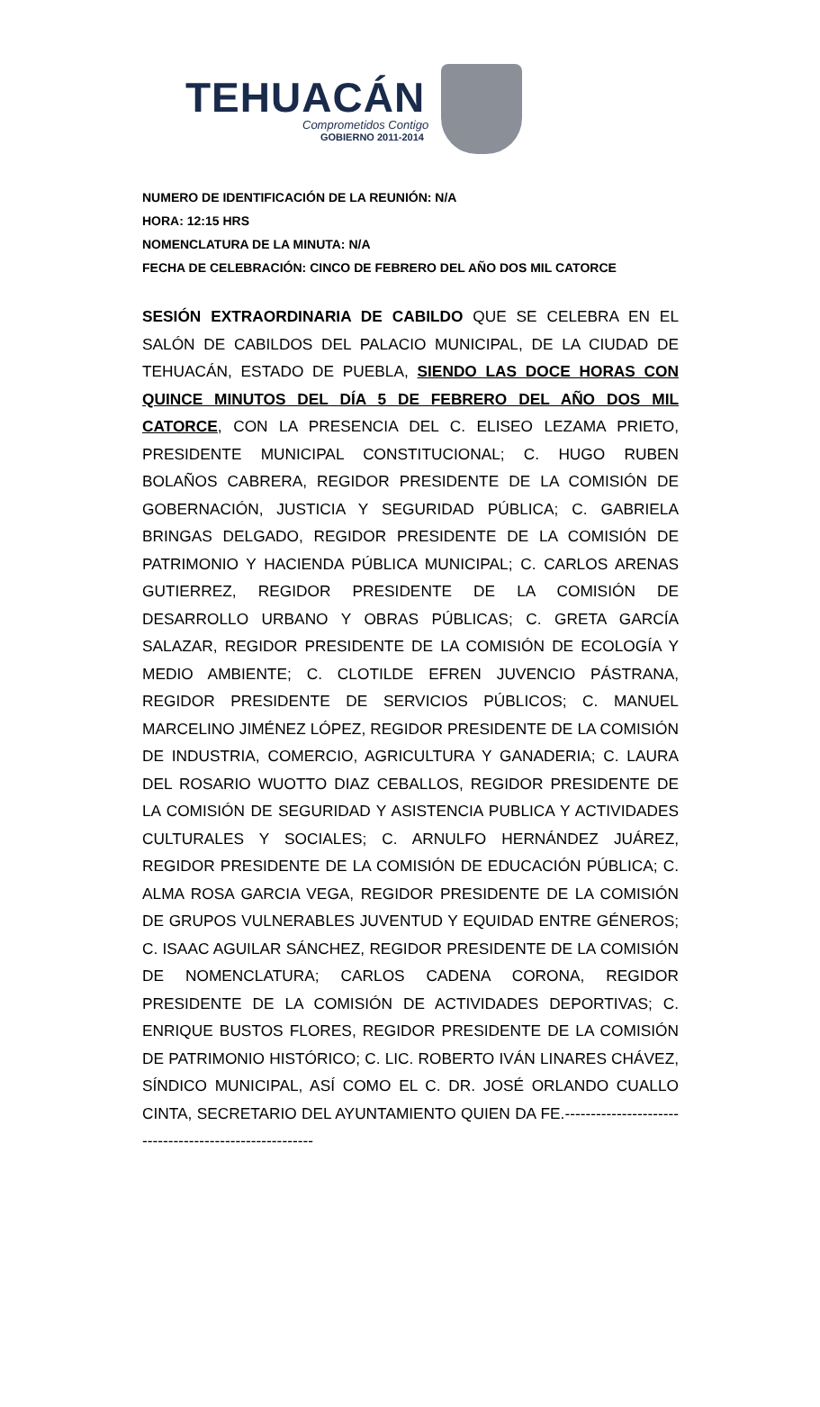TEHUACÁN
Comprometidos Contigo
GOBIERNO 2011-2014
NUMERO DE IDENTIFICACIÓN DE LA REUNIÓN: N/A
HORA: 12:15 HRS
NOMENCLATURA DE LA MINUTA: N/A
FECHA DE CELEBRACIÓN: CINCO DE FEBRERO DEL AÑO DOS MIL CATORCE
SESIÓN EXTRAORDINARIA DE CABILDO QUE SE CELEBRA EN EL SALÓN DE CABILDOS DEL PALACIO MUNICIPAL, DE LA CIUDAD DE TEHUACÁN, ESTADO DE PUEBLA, SIENDO LAS DOCE HORAS CON QUINCE MINUTOS DEL DÍA 5 DE FEBRERO DEL AÑO DOS MIL CATORCE, CON LA PRESENCIA DEL C. ELISEO LEZAMA PRIETO, PRESIDENTE MUNICIPAL CONSTITUCIONAL; C. HUGO RUBEN BOLAÑOS CABRERA, REGIDOR PRESIDENTE DE LA COMISIÓN DE GOBERNACIÓN, JUSTICIA Y SEGURIDAD PÚBLICA; C. GABRIELA BRINGAS DELGADO, REGIDOR PRESIDENTE DE LA COMISIÓN DE PATRIMONIO Y HACIENDA PÚBLICA MUNICIPAL; C. CARLOS ARENAS GUTIERREZ, REGIDOR PRESIDENTE DE LA COMISIÓN DE DESARROLLO URBANO Y OBRAS PÚBLICAS; C. GRETA GARCÍA SALAZAR, REGIDOR PRESIDENTE DE LA COMISIÓN DE ECOLOGÍA Y MEDIO AMBIENTE; C. CLOTILDE EFREN JUVENCIO PÁSTRANA, REGIDOR PRESIDENTE DE SERVICIOS PÚBLICOS; C. MANUEL MARCELINO JIMÉNEZ LÓPEZ, REGIDOR PRESIDENTE DE LA COMISIÓN DE INDUSTRIA, COMERCIO, AGRICULTURA Y GANADERIA; C. LAURA DEL ROSARIO WUOTTO DIAZ CEBALLOS, REGIDOR PRESIDENTE DE LA COMISIÓN DE SEGURIDAD Y ASISTENCIA PUBLICA Y ACTIVIDADES CULTURALES Y SOCIALES; C. ARNULFO HERNÁNDEZ JUÁREZ, REGIDOR PRESIDENTE DE LA COMISIÓN DE EDUCACIÓN PÚBLICA; C. ALMA ROSA GARCIA VEGA, REGIDOR PRESIDENTE DE LA COMISIÓN DE GRUPOS VULNERABLES JUVENTUD Y EQUIDAD ENTRE GÉNEROS; C. ISAAC AGUILAR SÁNCHEZ, REGIDOR PRESIDENTE DE LA COMISIÓN DE NOMENCLATURA; CARLOS CADENA CORONA, REGIDOR PRESIDENTE DE LA COMISIÓN DE ACTIVIDADES DEPORTIVAS; C. ENRIQUE BUSTOS FLORES, REGIDOR PRESIDENTE DE LA COMISIÓN DE PATRIMONIO HISTÓRICO; C. LIC. ROBERTO IVÁN LINARES CHÁVEZ, SÍNDICO MUNICIPAL, ASÍ COMO EL C. DR. JOSÉ ORLANDO CUALLO CINTA, SECRETARIO DEL AYUNTAMIENTO QUIEN DA FE.-------------------------------------------------------